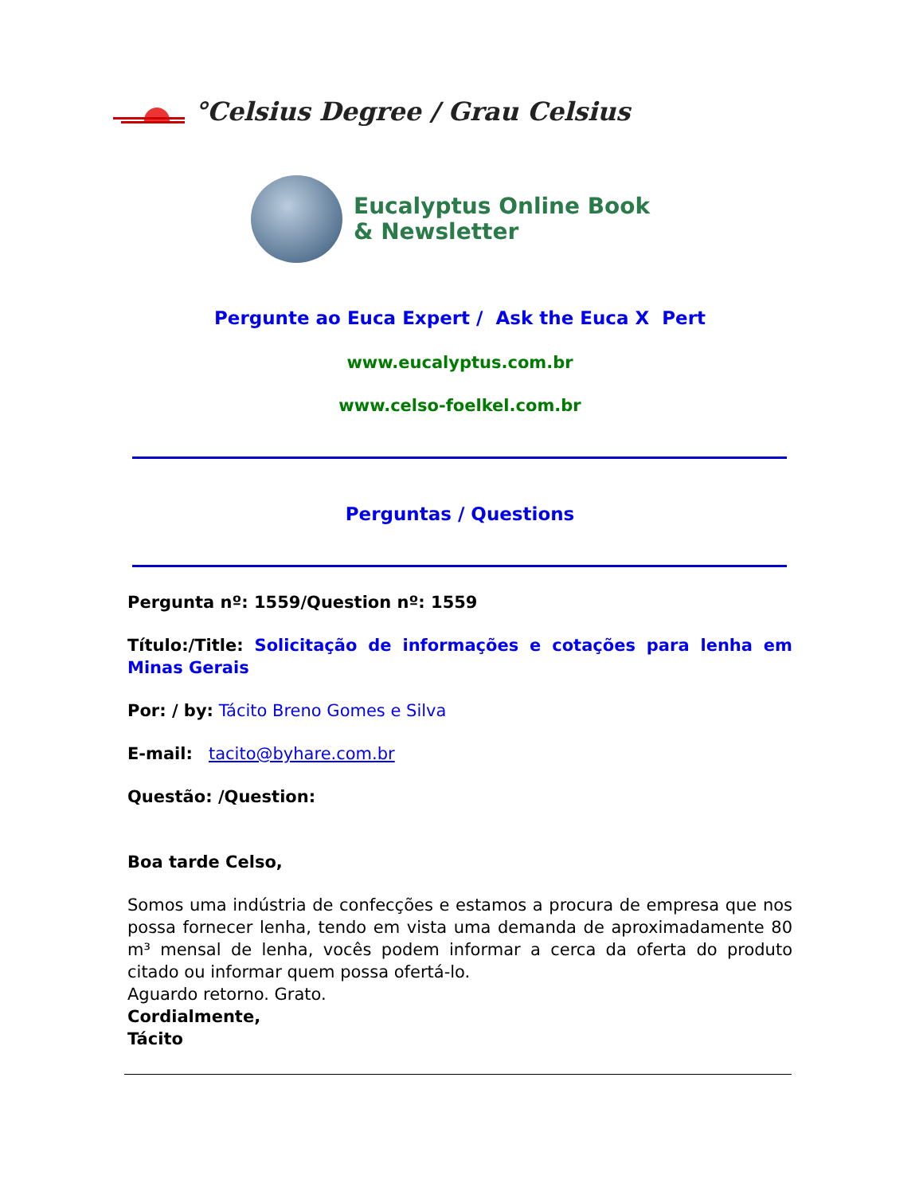°Celsius Degree / Grau Celsius
Eucalyptus Online Book
& Newsletter
Pergunte ao Euca Expert / Ask the Euca X Pert
www.eucalyptus.com.br
www.celso-foelkel.com.br
Perguntas / Questions
Pergunta nº: 1559/Question nº: 1559
Título:/Title: Solicitação de informações e cotações para lenha em Minas Gerais
Por: / by: Tácito Breno Gomes e Silva
E-mail: tacito@byhare.com.br
Questão: /Question:
Boa tarde Celso,
Somos uma indústria de confecções e estamos a procura de empresa que nos possa fornecer lenha, tendo em vista uma demanda de aproximadamente 80 m³ mensal de lenha, vocês podem informar a cerca da oferta do produto citado ou informar quem possa ofertá-lo.
Aguardo retorno. Grato.
Cordialmente,
Tácito